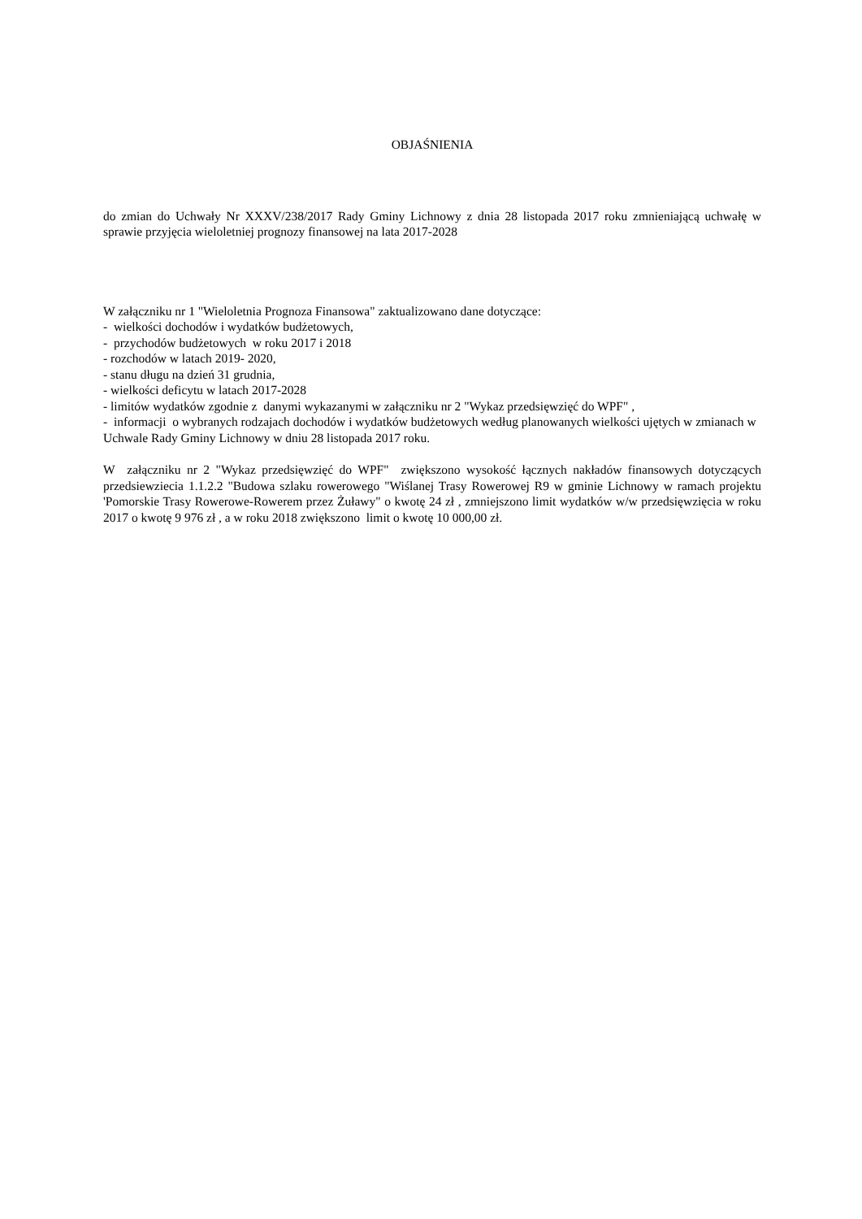OBJAŚNIENIA
do zmian do Uchwały Nr XXXV/238/2017 Rady Gminy Lichnowy z dnia 28 listopada 2017 roku zmnieniającą uchwałę w sprawie przyjęcia wieloletniej prognozy finansowej na lata 2017-2028
W załączniku nr 1 "Wieloletnia Prognoza Finansowa" zaktualizowano dane dotyczące:
- wielkości dochodów i wydatków budżetowych,
- przychodów budżetowych w roku 2017 i 2018
- rozchodów w latach 2019- 2020,
- stanu długu na dzień 31 grudnia,
- wielkości deficytu w latach 2017-2028
- limitów wydatków zgodnie z danymi wykazanymi w załączniku nr 2 "Wykaz przedsięwzięć do WPF" ,
- informacji o wybranych rodzajach dochodów i wydatków budżetowych według planowanych wielkości ujętych w zmianach w Uchwale Rady Gminy Lichnowy w dniu 28 listopada 2017 roku.
W załączniku nr 2 "Wykaz przedsięwzięć do WPF" zwiększono wysokość łącznych nakładów finansowych dotyczących przedsiewziecia 1.1.2.2 "Budowa szlaku rowerowego "Wiślanej Trasy Rowerowej R9 w gminie Lichnowy w ramach projektu 'Pomorskie Trasy Rowerowe-Rowerem przez Żuławy" o kwotę 24 zł , zmniejszono limit wydatków w/w przedsięwzięcia w roku 2017 o kwotę 9 976 zł , a w roku 2018 zwiększono limit o kwotę 10 000,00 zł.